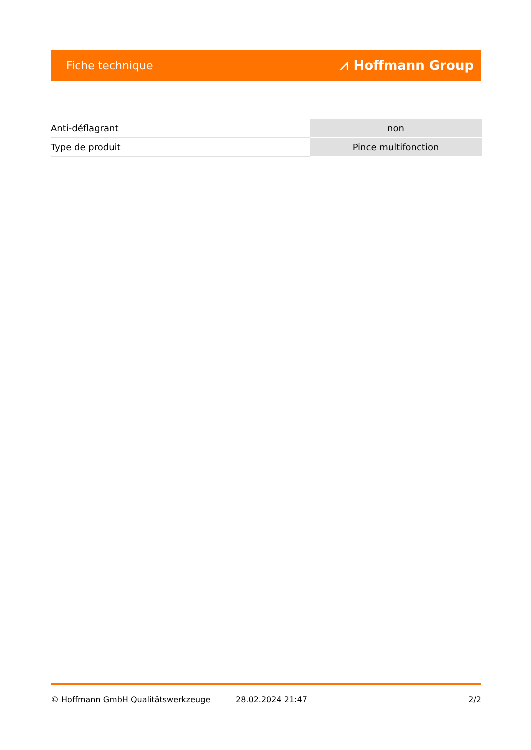Fiche technique ⩘ Hoffmann Group
| Anti-déflagrant | non |
| Type de produit | Pince multifonction |
© Hoffmann GmbH Qualitätswerkzeuge 28.02.2024 21:47 2/2